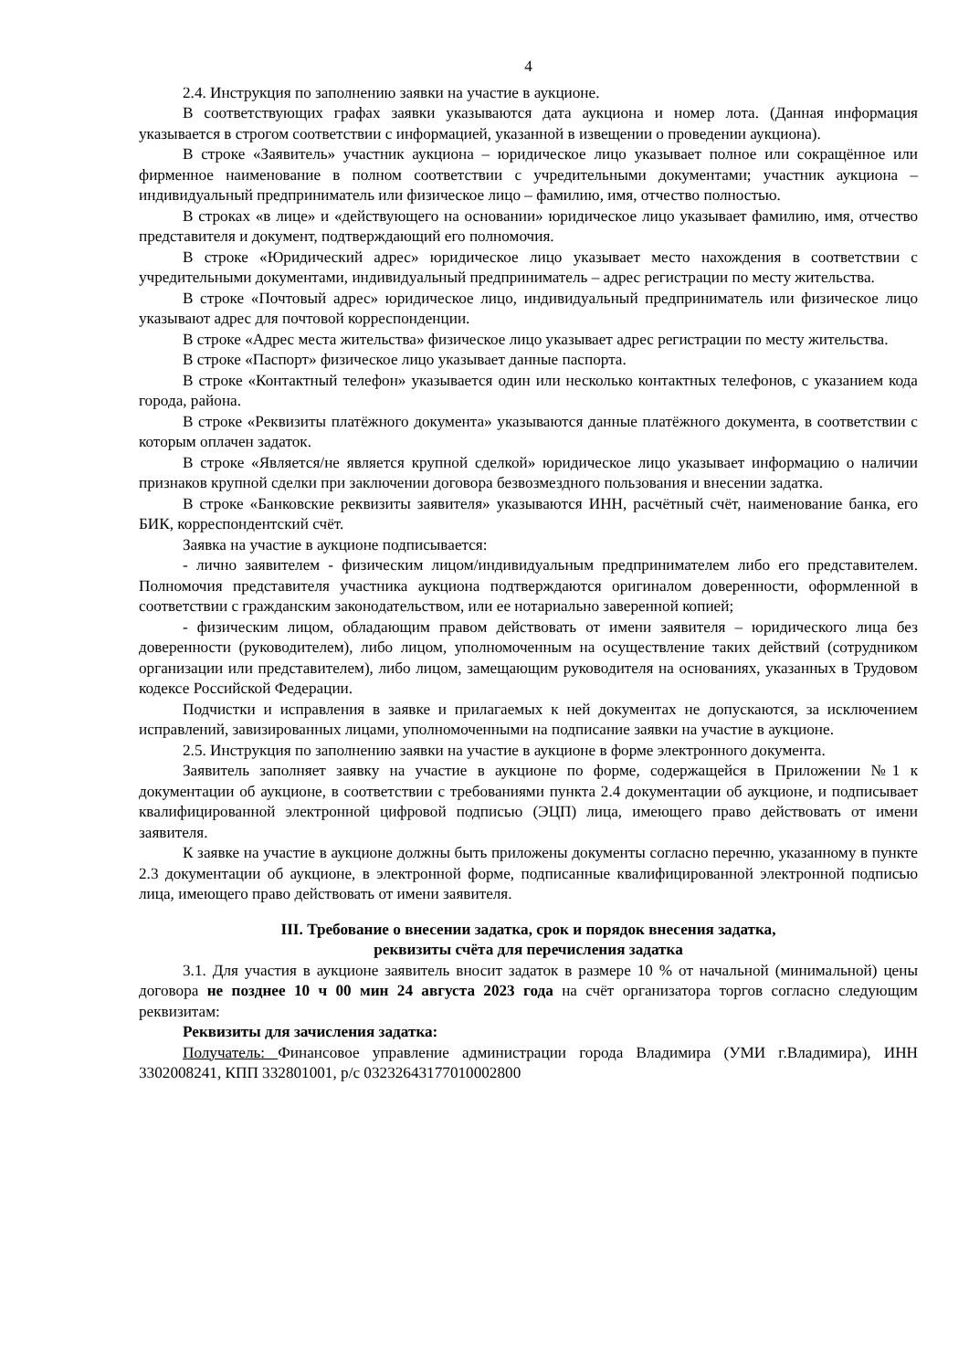4
2.4. Инструкция по заполнению заявки на участие в аукционе.
В соответствующих графах заявки указываются дата аукциона и номер лота. (Данная информация указывается в строгом соответствии с информацией, указанной в извещении о проведении аукциона).
В строке «Заявитель» участник аукциона – юридическое лицо указывает полное или сокращённое или фирменное наименование в полном соответствии с учредительными документами; участник аукциона – индивидуальный предприниматель или физическое лицо – фамилию, имя, отчество полностью.
В строках «в лице» и «действующего на основании» юридическое лицо указывает фамилию, имя, отчество представителя и документ, подтверждающий его полномочия.
В строке «Юридический адрес» юридическое лицо указывает место нахождения в соответствии с учредительными документами, индивидуальный предприниматель – адрес регистрации по месту жительства.
В строке «Почтовый адрес» юридическое лицо, индивидуальный предприниматель или физическое лицо указывают адрес для почтовой корреспонденции.
В строке «Адрес места жительства» физическое лицо указывает адрес регистрации по месту жительства.
В строке «Паспорт» физическое лицо указывает данные паспорта.
В строке «Контактный телефон» указывается один или несколько контактных телефонов, с указанием кода города, района.
В строке «Реквизиты платёжного документа» указываются данные платёжного документа, в соответствии с которым оплачен задаток.
В строке «Является/не является крупной сделкой» юридическое лицо указывает информацию о наличии признаков крупной сделки при заключении договора безвозмездного пользования и внесении задатка.
В строке «Банковские реквизиты заявителя» указываются ИНН, расчётный счёт, наименование банка, его БИК, корреспондентский счёт.
Заявка на участие в аукционе подписывается:
- лично заявителем - физическим лицом/индивидуальным предпринимателем либо его представителем. Полномочия представителя участника аукциона подтверждаются оригиналом доверенности, оформленной в соответствии с гражданским законодательством, или ее нотариально заверенной копией;
- физическим лицом, обладающим правом действовать от имени заявителя – юридического лица без доверенности (руководителем), либо лицом, уполномоченным на осуществление таких действий (сотрудником организации или представителем), либо лицом, замещающим руководителя на основаниях, указанных в Трудовом кодексе Российской Федерации.
Подчистки и исправления в заявке и прилагаемых к ней документах не допускаются, за исключением исправлений, завизированных лицами, уполномоченными на подписание заявки на участие в аукционе.
2.5. Инструкция по заполнению заявки на участие в аукционе в форме электронного документа.
Заявитель заполняет заявку на участие в аукционе по форме, содержащейся в Приложении №1 к документации об аукционе, в соответствии с требованиями пункта 2.4 документации об аукционе, и подписывает квалифицированной электронной цифровой подписью (ЭЦП) лица, имеющего право действовать от имени заявителя.
К заявке на участие в аукционе должны быть приложены документы согласно перечню, указанному в пункте 2.3 документации об аукционе, в электронной форме, подписанные квалифицированной электронной подписью лица, имеющего право действовать от имени заявителя.
III. Требование о внесении задатка, срок и порядок внесения задатка,
реквизиты счёта для перечисления задатка
3.1. Для участия в аукционе заявитель вносит задаток в размере 10 % от начальной (минимальной) цены договора не позднее 10 ч 00 мин 24 августа 2023 года на счёт организатора торгов согласно следующим реквизитам:
Реквизиты для зачисления задатка:
Получатель: Финансовое управление администрации города Владимира (УМИ г.Владимира), ИНН 3302008241, КПП 332801001, р/с 03232643177010002800